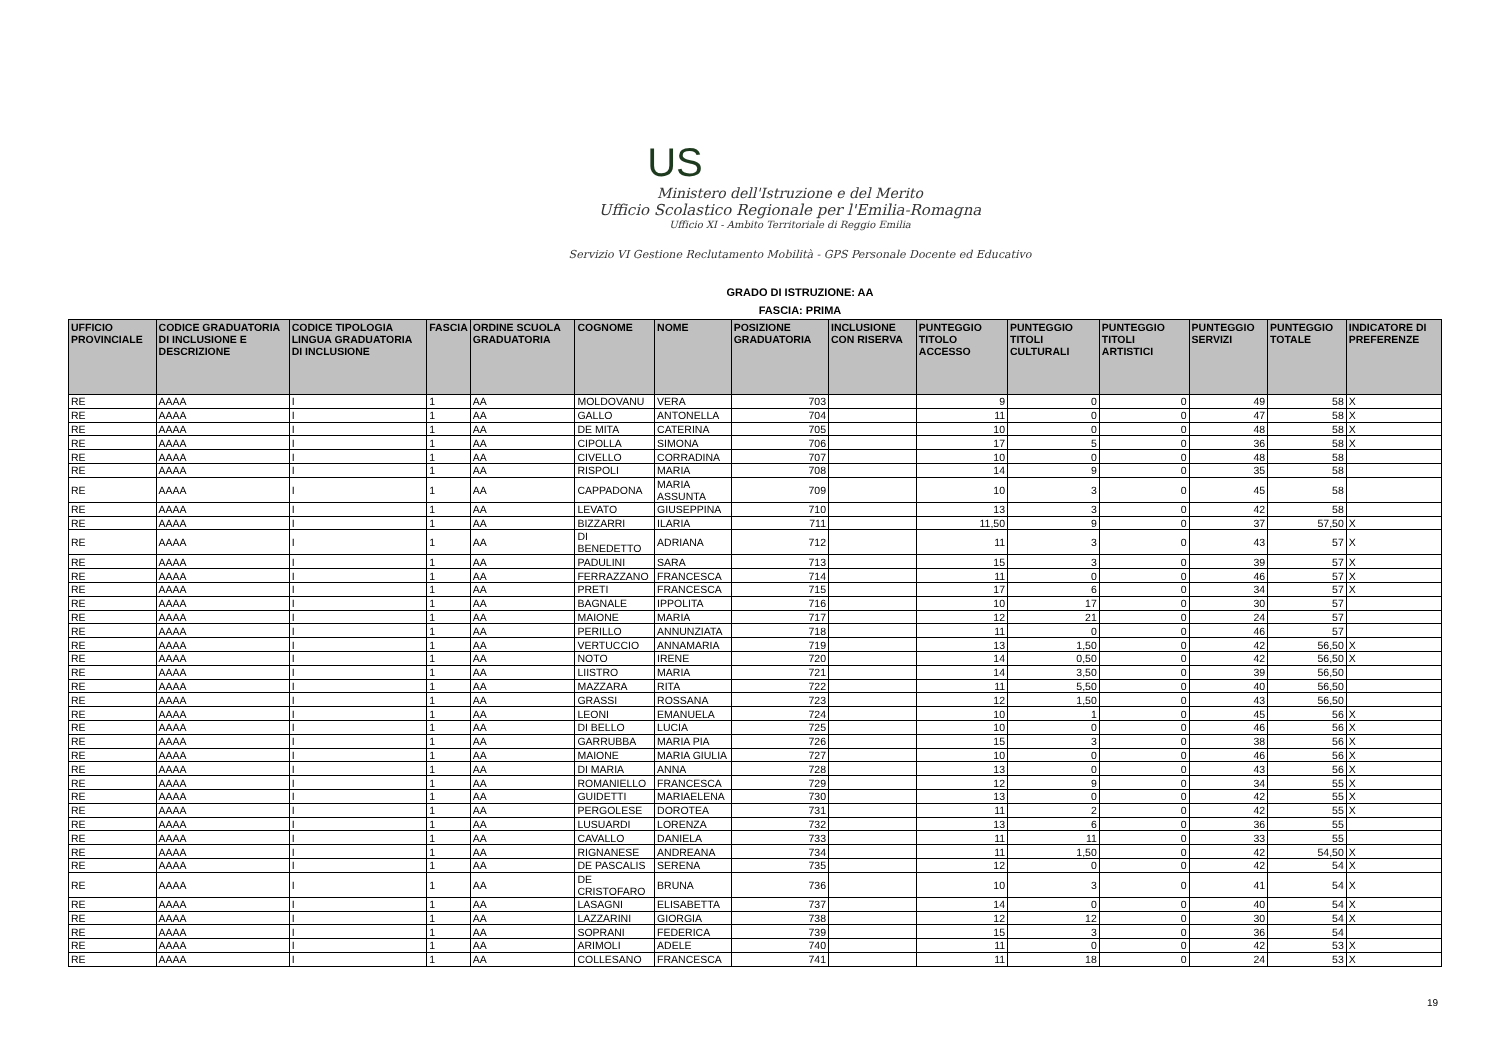US
Ministero dell'Istruzione e del Merito
Ufficio Scolastico Regionale per l'Emilia-Romagna
Ufficio XI - Ambito Territoriale di Reggio Emilia
Servizio VI Gestione Reclutamento Mobilità - GPS Personale Docente ed Educativo
GRADO DI ISTRUZIONE: AA
FASCIA: PRIMA
| UFFICIO PROVINCIALE | CODICE GRADUATORIA DI INCLUSIONE E DESCRIZIONE | CODICE TIPOLOGIA LINGUA GRADUATORIA DI INCLUSIONE | FASCIA | ORDINE SCUOLA GRADUATORIA | COGNOME | NOME | POSIZIONE GRADUATORIA | INCLUSIONE CON RISERVA | PUNTEGGIO TITOLO ACCESSO | PUNTEGGIO TITOLI CULTURALI | PUNTEGGIO TITOLI ARTISTICI | PUNTEGGIO SERVIZI | PUNTEGGIO TOTALE | INDICATORE DI PREFERENZE |
| --- | --- | --- | --- | --- | --- | --- | --- | --- | --- | --- | --- | --- | --- | --- |
| RE | AAAA | I | 1 | AA | MOLDOVANU | VERA | 703 | | 9 | 0 | 0 | 49 | 58 | X |
| RE | AAAA | I | 1 | AA | GALLO | ANTONELLA | 704 | | 11 | 0 | 0 | 47 | 58 | X |
| RE | AAAA | I | 1 | AA | DE MITA | CATERINA | 705 | | 10 | 0 | 0 | 48 | 58 | X |
| RE | AAAA | I | 1 | AA | CIPOLLA | SIMONA | 706 | | 17 | 5 | 0 | 36 | 58 | X |
| RE | AAAA | I | 1 | AA | CIVELLO | CORRADINA | 707 | | 10 | 0 | 0 | 48 | 58 | |
| RE | AAAA | I | 1 | AA | RISPOLI | MARIA | 708 | | 14 | 9 | 0 | 35 | 58 | |
| RE | AAAA | I | 1 | AA | CAPPADONA | MARIA ASSUNTA | 709 | | 10 | 3 | 0 | 45 | 58 | |
| RE | AAAA | I | 1 | AA | LEVATO | GIUSEPPINA | 710 | | 13 | 3 | 0 | 42 | 58 | |
| RE | AAAA | I | 1 | AA | BIZZARRI | ILARIA | 711 | | 11,50 | 9 | 0 | 37 | 57,50 | X |
| RE | AAAA | I | 1 | AA | DI BENEDETTO | ADRIANA | 712 | | 11 | 3 | 0 | 43 | 57 | X |
| RE | AAAA | I | 1 | AA | PADULINI | SARA | 713 | | 15 | 3 | 0 | 39 | 57 | X |
| RE | AAAA | I | 1 | AA | FERRAZZANO | FRANCESCA | 714 | | 11 | 0 | 0 | 46 | 57 | X |
| RE | AAAA | I | 1 | AA | PRETI | FRANCESCA | 715 | | 17 | 6 | 0 | 34 | 57 | X |
| RE | AAAA | I | 1 | AA | BAGNALE | IPPOLITA | 716 | | 10 | 17 | 0 | 30 | 57 | |
| RE | AAAA | I | 1 | AA | MAIONE | MARIA | 717 | | 12 | 21 | 0 | 24 | 57 | |
| RE | AAAA | I | 1 | AA | PERILLO | ANNUNZIATA | 718 | | 11 | 0 | 0 | 46 | 57 | |
| RE | AAAA | I | 1 | AA | VERTUCCIO | ANNAMARIA | 719 | | 13 | 1,50 | 0 | 42 | 56,50 | X |
| RE | AAAA | I | 1 | AA | NOTO | IRENE | 720 | | 14 | 0,50 | 0 | 42 | 56,50 | X |
| RE | AAAA | I | 1 | AA | LIISTRO | MARIA | 721 | | 14 | 3,50 | 0 | 39 | 56,50 | |
| RE | AAAA | I | 1 | AA | MAZZARA | RITA | 722 | | 11 | 5,50 | 0 | 40 | 56,50 | |
| RE | AAAA | I | 1 | AA | GRASSI | ROSSANA | 723 | | 12 | 1,50 | 0 | 43 | 56,50 | |
| RE | AAAA | I | 1 | AA | LEONI | EMANUELA | 724 | | 10 | 1 | 0 | 45 | 56 | X |
| RE | AAAA | I | 1 | AA | DI BELLO | LUCIA | 725 | | 10 | 0 | 0 | 46 | 56 | X |
| RE | AAAA | I | 1 | AA | GARRUBBA | MARIA PIA | 726 | | 15 | 3 | 0 | 38 | 56 | X |
| RE | AAAA | I | 1 | AA | MAIONE | MARIA GIULIA | 727 | | 10 | 0 | 0 | 46 | 56 | X |
| RE | AAAA | I | 1 | AA | DI MARIA | ANNA | 728 | | 13 | 0 | 0 | 43 | 56 | X |
| RE | AAAA | I | 1 | AA | ROMANIELLO | FRANCESCA | 729 | | 12 | 9 | 0 | 34 | 55 | X |
| RE | AAAA | I | 1 | AA | GUIDETTI | MARIAELENA | 730 | | 13 | 0 | 0 | 42 | 55 | X |
| RE | AAAA | I | 1 | AA | PERGOLESE | DOROTEA | 731 | | 11 | 2 | 0 | 42 | 55 | X |
| RE | AAAA | I | 1 | AA | LUSUARDI | LORENZA | 732 | | 13 | 6 | 0 | 36 | 55 | |
| RE | AAAA | I | 1 | AA | CAVALLO | DANIELA | 733 | | 11 | 11 | 0 | 33 | 55 | |
| RE | AAAA | I | 1 | AA | RIGNANESE | ANDREANA | 734 | | 11 | 1,50 | 0 | 42 | 54,50 | X |
| RE | AAAA | I | 1 | AA | DE PASCALIS | SERENA | 735 | | 12 | 0 | 0 | 42 | 54 | X |
| RE | AAAA | I | 1 | AA | DE CRISTOFARO | BRUNA | 736 | | 10 | 3 | 0 | 41 | 54 | X |
| RE | AAAA | I | 1 | AA | LASAGNI | ELISABETTA | 737 | | 14 | 0 | 0 | 40 | 54 | X |
| RE | AAAA | I | 1 | AA | LAZZARINI | GIORGIA | 738 | | 12 | 12 | 0 | 30 | 54 | X |
| RE | AAAA | I | 1 | AA | SOPRANI | FEDERICA | 739 | | 15 | 3 | 0 | 36 | 54 | |
| RE | AAAA | I | 1 | AA | ARIMOLI | ADELE | 740 | | 11 | 0 | 0 | 42 | 53 | X |
| RE | AAAA | I | 1 | AA | COLLESANO | FRANCESCA | 741 | | 11 | 18 | 0 | 24 | 53 | X |
19